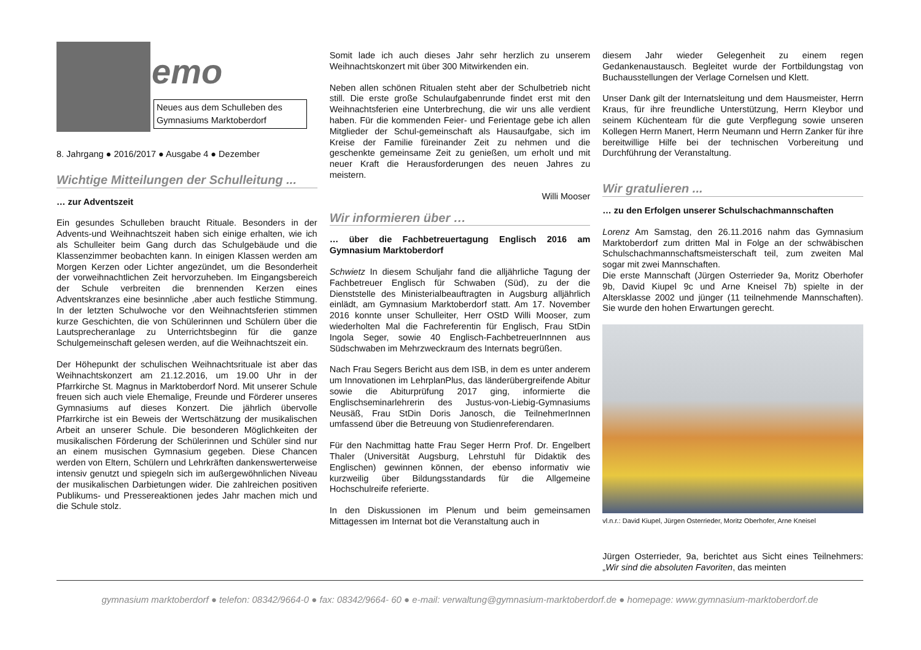emo
Neues aus dem Schulleben des Gymnasiums Marktoberdorf
8. Jahrgang ● 2016/2017 ● Ausgabe 4 ● Dezember
Wichtige Mitteilungen der Schulleitung ...
… zur Adventszeit
Ein gesundes Schulleben braucht Rituale. Besonders in der Advents-und Weihnachtszeit haben sich einige erhalten, wie ich als Schulleiter beim Gang durch das Schulgebäude und die Klassenzimmer beobachten kann. In einigen Klassen werden am Morgen Kerzen oder Lichter angezündet, um die Besonderheit der vorweihnachtlichen Zeit hervorzuheben. Im Eingangsbereich der Schule verbreiten die brennenden Kerzen eines Adventskranzes eine besinnliche ,aber auch festliche Stimmung. In der letzten Schulwoche vor den Weihnachtsferien stimmen kurze Geschichten, die von Schülerinnen und Schülern über die Lautsprecheranlage zu Unterrichtsbeginn für die ganze Schulgemeinschaft gelesen werden, auf die Weihnachtszeit ein.
Der Höhepunkt der schulischen Weihnachtsrituale ist aber das Weihnachtskonzert am 21.12.2016, um 19.00 Uhr in der Pfarrkirche St. Magnus in Marktoberdorf Nord. Mit unserer Schule freuen sich auch viele Ehemalige, Freunde und Förderer unseres Gymnasiums auf dieses Konzert. Die jährlich übervolle Pfarrkirche ist ein Beweis der Wertschätzung der musikalischen Arbeit an unserer Schule. Die besonderen Möglichkeiten der musikalischen Förderung der Schülerinnen und Schüler sind nur an einem musischen Gymnasium gegeben. Diese Chancen werden von Eltern, Schülern und Lehrkräften dankenswerterweise intensiv genutzt und spiegeln sich im außergewöhnlichen Niveau der musikalischen Darbietungen wider. Die zahlreichen positiven Publikums- und Pressereaktionen jedes Jahr machen mich und die Schule stolz.
Somit lade ich auch dieses Jahr sehr herzlich zu unserem Weihnachtskonzert mit über 300 Mitwirkenden ein.
Neben allen schönen Ritualen steht aber der Schulbetrieb nicht still. Die erste große Schulaufgabenrunde findet erst mit den Weihnachtsferien eine Unterbrechung, die wir uns alle verdient haben. Für die kommenden Feier- und Ferientage gebe ich allen Mitglieder der Schul-gemeinschaft als Hausaufgabe, sich im Kreise der Familie füreinander Zeit zu nehmen und die geschenkte gemeinsame Zeit zu genießen, um erholt und mit neuer Kraft die Herausforderungen des neuen Jahres zu meistern.
Willi Mooser
Wir informieren über …
… über die Fachbetreuertagung Englisch 2016 am Gymnasium Marktoberdorf
Schwietz In diesem Schuljahr fand die alljährliche Tagung der Fachbetreuer Englisch für Schwaben (Süd), zu der die Dienststelle des Ministerialbeauftragten in Augsburg alljährlich einlädt, am Gymnasium Marktoberdorf statt. Am 17. November 2016 konnte unser Schulleiter, Herr OStD Willi Mooser, zum wiederholten Mal die Fachreferentin für Englisch, Frau StDin Ingola Seger, sowie 40 Englisch-FachbetreuerInnnen aus Südschwaben im Mehrzweckraum des Internats begrüßen.
Nach Frau Segers Bericht aus dem ISB, in dem es unter anderem um Innovationen im LehrplanPlus, das länderübergreifende Abitur sowie die Abiturprüfung 2017 ging, informierte die Englischseminarlehrerin des Justus-von-Liebig-Gymnasiums Neusäß, Frau StDin Doris Janosch, die TeilnehmerInnen umfassend über die Betreuung von Studienreferendaren.
Für den Nachmittag hatte Frau Seger Herrn Prof. Dr. Engelbert Thaler (Universität Augsburg, Lehrstuhl für Didaktik des Englischen) gewinnen können, der ebenso informativ wie kurzweilig über Bildungsstandards für die Allgemeine Hochschulreife referierte.
In den Diskussionen im Plenum und beim gemeinsamen Mittagessen im Internat bot die Veranstaltung auch in
diesem Jahr wieder Gelegenheit zu einem regen Gedankenaustausch. Begleitet wurde der Fortbildungstag von Buchausstellungen der Verlage Cornelsen und Klett.
Unser Dank gilt der Internatsleitung und dem Hausmeister, Herrn Kraus, für ihre freundliche Unterstützung, Herrn Kleybor und seinem Küchenteam für die gute Verpflegung sowie unseren Kollegen Herrn Manert, Herrn Neumann und Herrn Zanker für ihre bereitwillige Hilfe bei der technischen Vorbereitung und Durchführung der Veranstaltung.
Wir gratulieren ...
… zu den Erfolgen unserer Schulschachmannschaften
Lorenz Am Samstag, den 26.11.2016 nahm das Gymnasium Marktoberdorf zum dritten Mal in Folge an der schwäbischen Schulschachmannschaftsmeisterschaft teil, zum zweiten Mal sogar mit zwei Mannschaften.
Die erste Mannschaft (Jürgen Osterrieder 9a, Moritz Oberhofer 9b, David Kiupel 9c und Arne Kneisel 7b) spielte in der Altersklasse 2002 und jünger (11 teilnehmende Mannschaften). Sie wurde den hohen Erwartungen gerecht.
vl.n.r.: David Kiupel, Jürgen Osterrieder, Moritz Oberhofer, Arne Kneisel
Jürgen Osterrieder, 9a, berichtet aus Sicht eines Teilnehmers: „Wir sind die absoluten Favoriten, das meinten
gymnasium marktoberdorf ● telefon: 08342/9664-0 ● fax: 08342/9664- 60 ● e-mail: verwaltung@gymnasium-marktoberdorf.de ● homepage: www.gymnasium-marktoberdorf.de